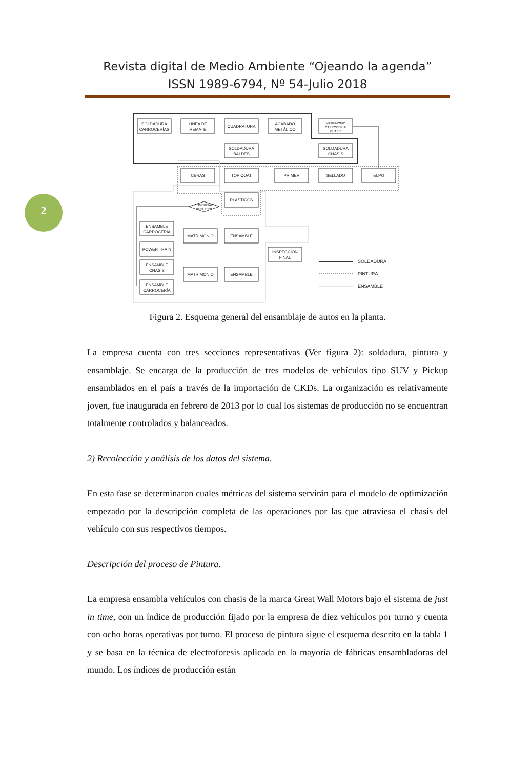Revista digital de Medio Ambiente “Ojeando la agenda”
ISSN 1989-6794, Nº 54-Julio 2018
2
SOLDADURA
CARROCERÍAS
LÍNEA DE
REMATE
CUADRATURA
ACABADO
METÁLICO
MATRIMONIO
CARROCERÍA/
CHASIS
SOLDADURA
BALDES
SOLDADURA
CHASIS
CERAS
TOP COAT
PRIMER
SELLADO
ELPO
PLÁSTICOS
COMERCIAL/
PASAJERO
ENSAMBLE
CARROCERÍA
POWER TRAIN
ENSAMBLE
CHASIS
ENSAMBLE
CARROCERÍA
MATRIMONIO
ENSAMBLE
MATRIMONIO
ENSAMBLE
INSPECCIÓN
FINAL
SOLDADURA
PINTURA
ENSAMBLE
Figura 2. Esquema general del ensamblaje de autos en la planta.
La empresa cuenta con tres secciones representativas (Ver figura 2): soldadura, pintura y ensamblaje. Se encarga de la producción de tres modelos de vehículos tipo SUV y Pickup ensamblados en el país a través de la importación de CKDs. La organización es relativamente joven, fue inaugurada en febrero de 2013 por lo cual los sistemas de producción no se encuentran totalmente controlados y balanceados.
2) Recolección y análisis de los datos del sistema.
En esta fase se determinaron cuales métricas del sistema servirán para el modelo de optimización empezado por la descripción completa de las operaciones por las que atraviesa el chasis del vehículo con sus respectivos tiempos.
Descripción del proceso de Pintura.
La empresa ensambla vehículos con chasis de la marca Great Wall Motors bajo el sistema de just in time, con un índice de producción fijado por la empresa de diez vehículos por turno y cuenta con ocho horas operativas por turno. El proceso de pintura sigue el esquema descrito en la tabla 1 y se basa en la técnica de electroforesis aplicada en la mayoría de fábricas ensambladoras del mundo. Los índices de producción están